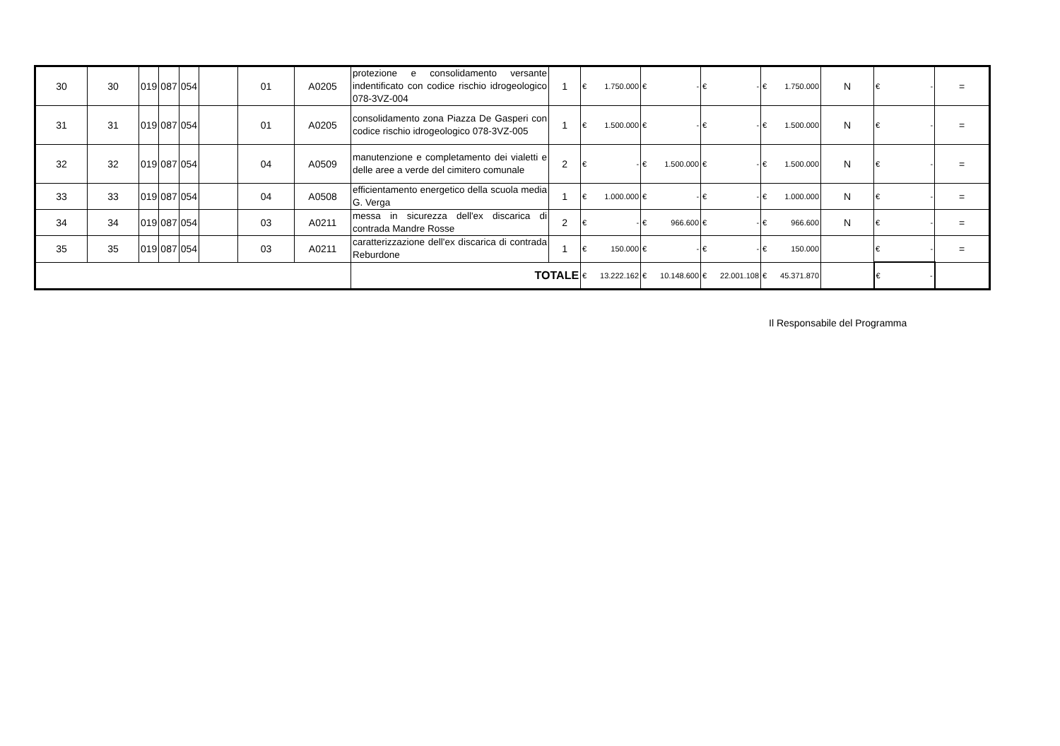| 30 | 30 | 019 | 087 | 054 | | 01 | A0205 | protezione e consolidamento versante indentificato con codice rischio idrogeologico 078-3VZ-004 | 1 | € 1.750.000 | € - | € - | € 1.750.000 | N | € - | = |
| 31 | 31 | 019 | 087 | 054 | | 01 | A0205 | consolidamento zona Piazza De Gasperi con codice rischio idrogeologico 078-3VZ-005 | 1 | € 1.500.000 | € - | € - | € 1.500.000 | N | € - | = |
| 32 | 32 | 019 | 087 | 054 | | 04 | A0509 | manutenzione e completamento dei vialetti e delle aree a verde del cimitero comunale | 2 | € - | € 1.500.000 | € - | € 1.500.000 | N | € - | = |
| 33 | 33 | 019 | 087 | 054 | | 04 | A0508 | efficientamento energetico della scuola media G. Verga | 1 | € 1.000.000 | € - | € - | € 1.000.000 | N | € - | = |
| 34 | 34 | 019 | 087 | 054 | | 03 | A0211 | messa in sicurezza dell'ex discarica di contrada Mandre Rosse | 2 | € - | € 966.600 | € - | € 966.600 | N | € - | = |
| 35 | 35 | 019 | 087 | 054 | | 03 | A0211 | caratterizzazione dell'ex discarica di contrada Reburdone | 1 | € 150.000 | € - | € - | € 150.000 | | € - | = |
| | | | | | | | | TOTALE | | € 13.222.162 | € 10.148.600 | € 22.001.108 | € 45.371.870 | | € - | |
Il Responsabile del Programma